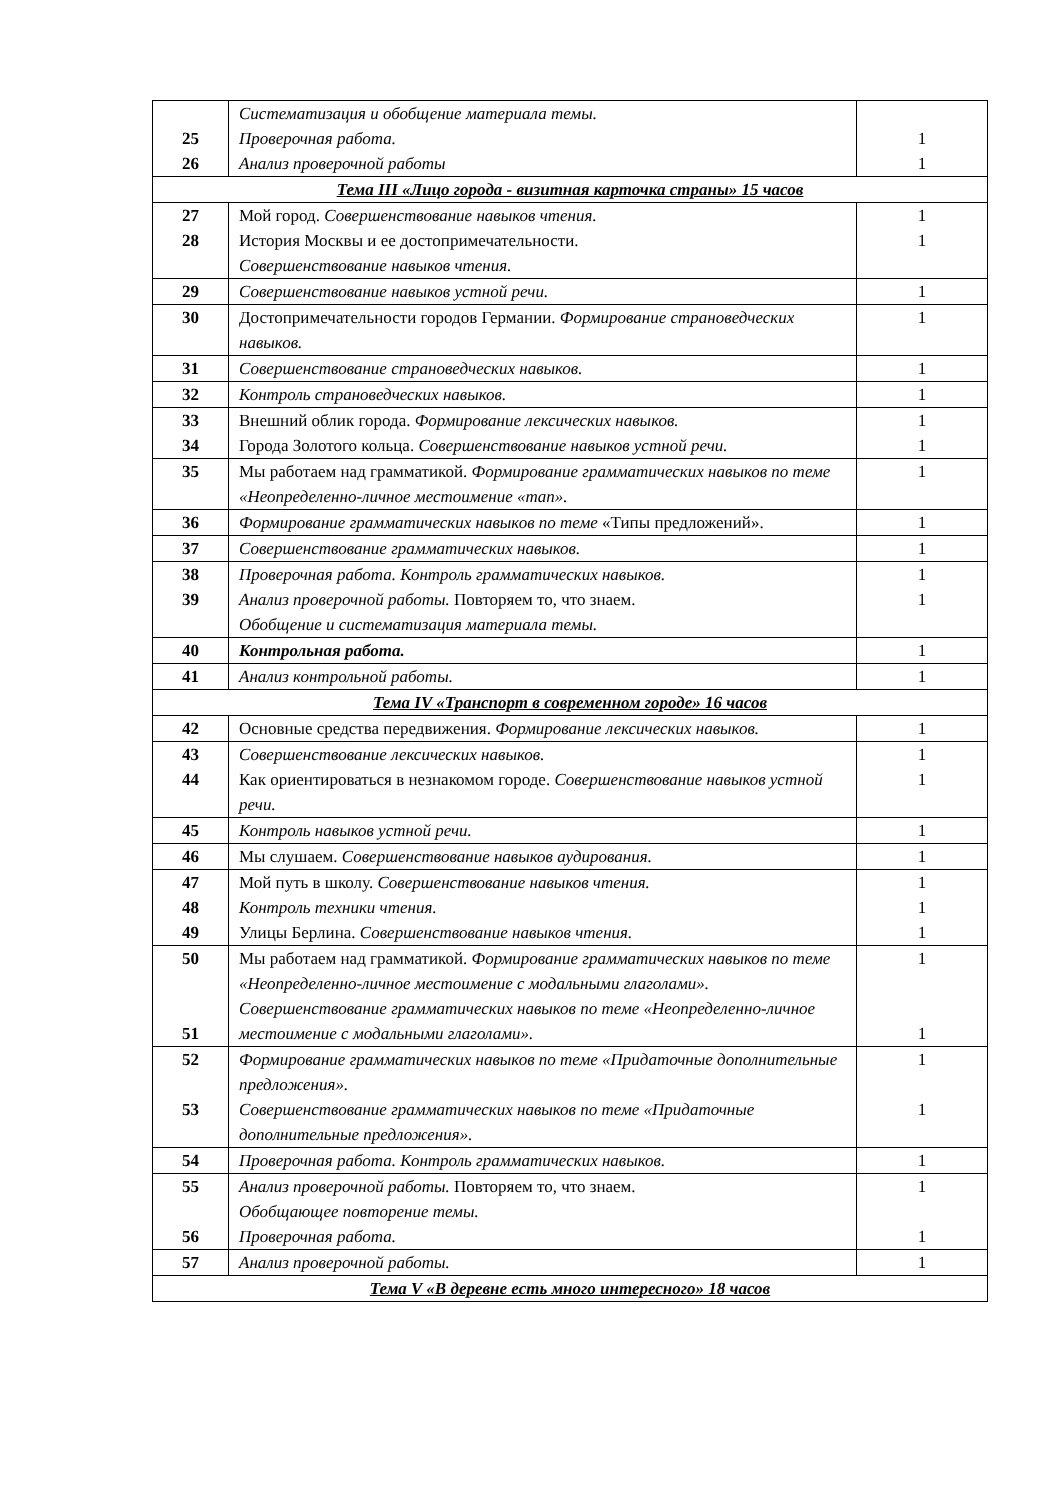| 25 26 | Систематизация и обобщение материала темы. Проверочная работа. Анализ проверочной работы | 1 1 |
| Тема III «Лицо города - визитная карточка страны» 15 часов | | |
| 27 28 | Мой город. Совершенствование навыков чтения. История Москвы и ее достопримечательности. Совершенствование навыков чтения. | 1 1 |
| 29 | Совершенствование навыков устной речи. | 1 |
| 30 | Достопримечательности городов Германии. Формирование страноведческих навыков. | 1 |
| 31 | Совершенствование страноведческих навыков. | 1 |
| 32 | Контроль страноведческих навыков. | 1 |
| 33 34 | Внешний облик города. Формирование лексических навыков. Города Золотого кольца. Совершенствование навыков устной речи. | 1 1 |
| 35 | Мы работаем над грамматикой. Формирование грамматических навыков по теме «Неопределенно-личное местоимение «man». | 1 |
| 36 | Формирование грамматических навыков по теме «Типы предложений». | 1 |
| 37 | Совершенствование грамматических навыков. | 1 |
| 38 39 | Проверочная работа. Контроль грамматических навыков. Анализ проверочной работы. Повторяем то, что знаем. Обобщение и систематизация материала темы. | 1 1 |
| 40 | Контрольная работа. | 1 |
| 41 | Анализ контрольной работы. | 1 |
| Тема IV «Транспорт в современном городе» 16 часов | | |
| 42 | Основные средства передвижения. Формирование лексических навыков. | 1 |
| 43 44 | Совершенствование лексических навыков. Как ориентироваться в незнакомом городе. Совершенствование навыков устной речи. | 1 1 |
| 45 | Контроль навыков устной речи. | 1 |
| 46 | Мы слушаем. Совершенствование навыков аудирования. | 1 |
| 47 48 49 | Мой путь в школу. Совершенствование навыков чтения. Контроль техники чтения. Улицы Берлина. Совершенствование навыков чтения. | 1 1 1 |
| 50 51 | Мы работаем над грамматикой. Формирование грамматических навыков по теме «Неопределенно-личное местоимение с модальными глаголами». Совершенствование грамматических навыков по теме «Неопределенно-личное местоимение с модальными глаголами». | 1 1 |
| 52 53 | Формирование грамматических навыков по теме «Придаточные дополнительные предложения». Совершенствование грамматических навыков по теме «Придаточные дополнительные предложения». | 1 1 |
| 54 | Проверочная работа. Контроль грамматических навыков. | 1 |
| 55 56 | Анализ проверочной работы. Повторяем то, что знаем. Обобщающее повторение темы. Проверочная работа. | 1 1 |
| 57 | Анализ проверочной работы. | 1 |
| Тема V «В деревне есть много интересного» 18 часов | | |